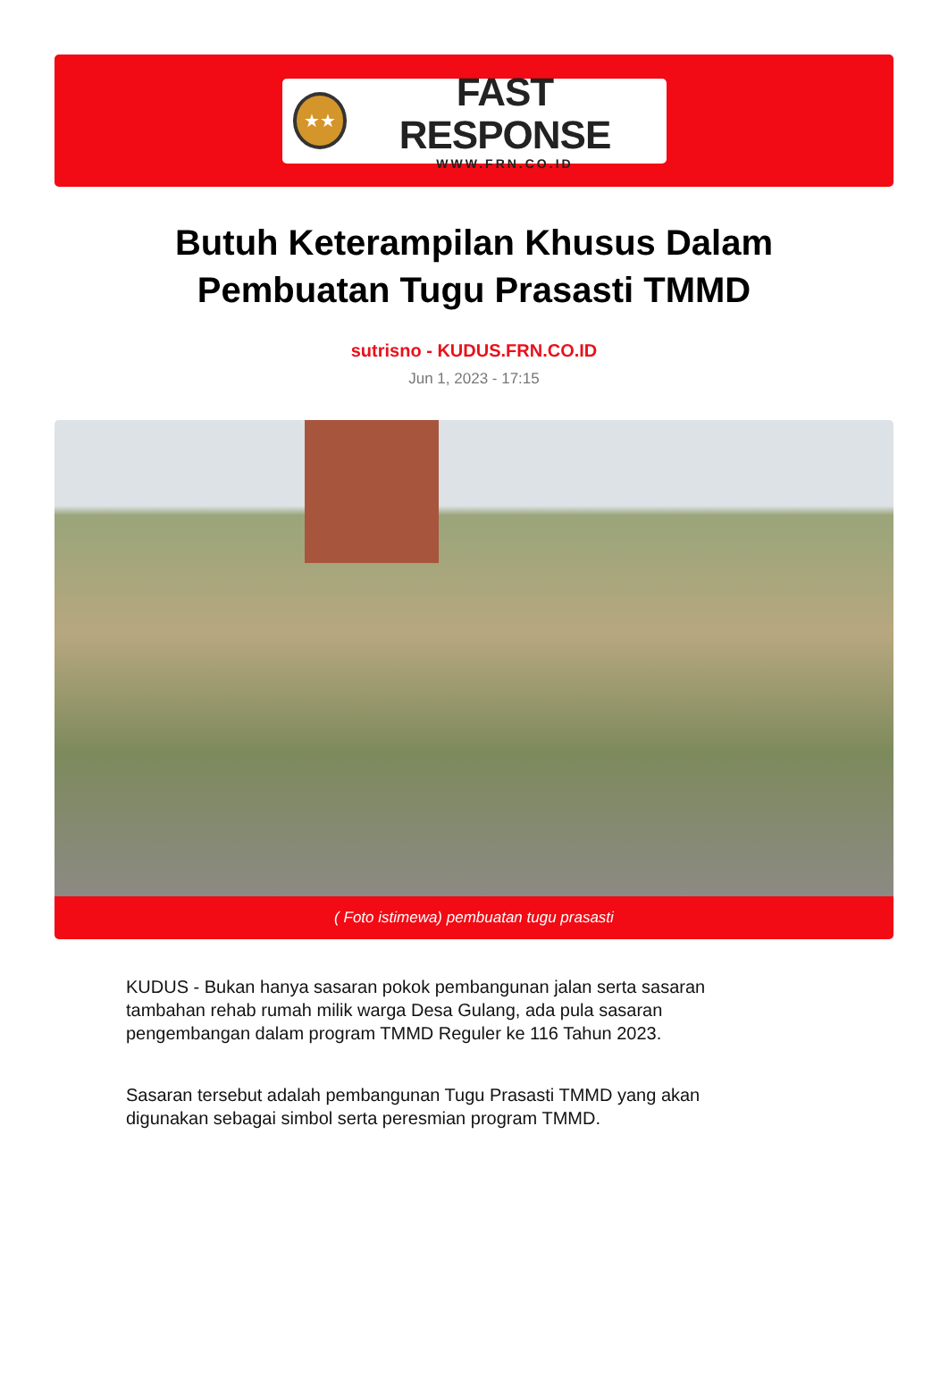★★
FAST RESPONSE
WWW.FRN.CO.ID
Butuh Keterampilan Khusus Dalam Pembuatan Tugu Prasasti TMMD
sutrisno - KUDUS.FRN.CO.ID
Jun 1, 2023 - 17:15
( Foto istimewa) pembuatan tugu prasasti
KUDUS - Bukan hanya sasaran pokok pembangunan jalan serta sasaran tambahan rehab rumah milik warga Desa Gulang, ada pula sasaran pengembangan dalam program TMMD Reguler ke 116 Tahun 2023.
Sasaran tersebut adalah pembangunan Tugu Prasasti TMMD yang akan digunakan sebagai simbol serta peresmian program TMMD.